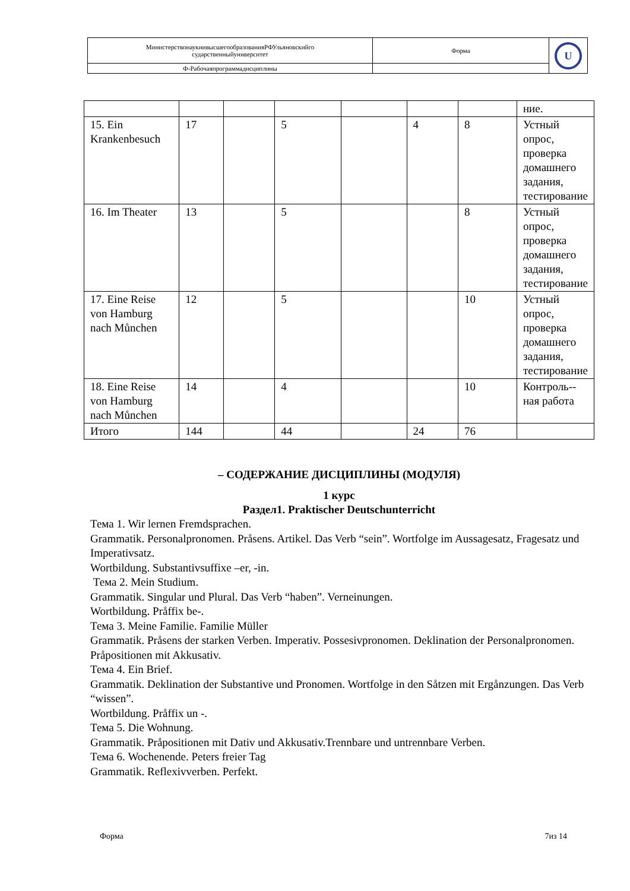| МинистерствонаукиивысшегообразованияРФУльяновскийго сударственныйуниверситет | Форма | U |
| Ф-Рабочаяпрограммадисциплины | | |
| | | | | | | | ние. |
| 15. Ein Krankenbesuch | 17 | | 5 | | 4 | 8 | Устный опрос, проверка домашнего задания, тестирование |
| 16. Im Theater | 13 | | 5 | | | 8 | Устный опрос, проверка домашнего задания, тестирование |
| 17. Eine Reise von Hamburg nach Můnchen | 12 | | 5 | | | 10 | Устный опрос, проверка домашнего задания, тестирование |
| 18. Eine Reise von Hamburg nach Můnchen | 14 | | 4 | | | 10 | Контроль-­ная работа |
| Итого | 144 | | 44 | | 24 | 76 | |
– СОДЕРЖАНИЕ ДИСЦИПЛИНЫ (МОДУЛЯ)
1 курс
Раздел1. Praktischer Deutschunterricht
Тема 1. Wir lernen Fremdsprachen.
Grammatik. Personalpronomen. Pråsens. Artikel. Das Verb “sein”. Wortfolge im Aussagesatz, Fragesatz und Imperativsatz.
Wortbildung. Substantivsuffixe –er, -in.
Тема 2. Mein Studium.
Grammatik. Singular und Plural. Das Verb “haben”. Verneinungen.
Wortbildung. Pråffix be-.
Тема 3. Meine Familie. Familie Müller
Grammatik. Pråsens der starken Verben. Imperativ. Possesivpronomen. Deklination der Personalpronomen. Pråpositionen mit Akkusativ.
Тема 4. Ein Brief.
Grammatik. Deklination der Substantive und Pronomen. Wortfolge in den Såtzen mit Ergånzungen. Das Verb “wissen”.
Wortbildung. Pråffix un -.
Тема 5. Die Wohnung.
Grammatik. Pråpositionen mit Dativ und Akkusativ.Trennbare und untrennbare Verben.
Тема 6. Wochenende. Peters freier Tag
Grammatik. Reflexivverben. Perfekt.
Форма 7из 14